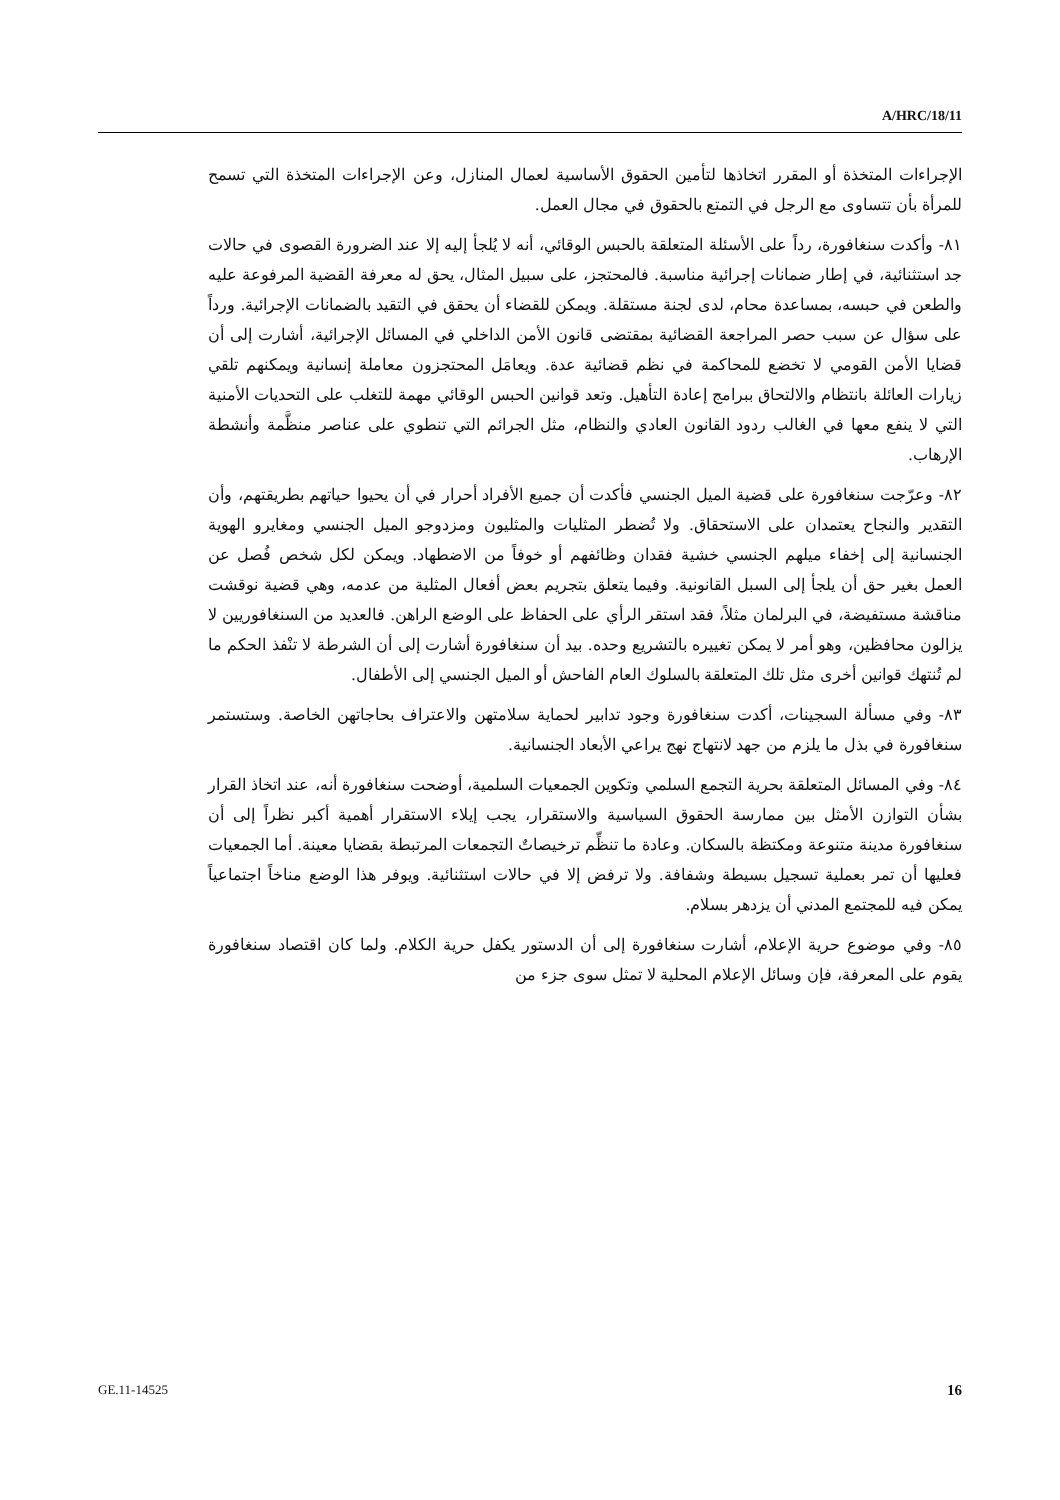A/HRC/18/11
الإجراءات المتخذة أو المقرر اتخاذها لتأمين الحقوق الأساسية لعمال المنازل، وعن الإجراءات المتخذة التي تسمح للمرأة بأن تتساوى مع الرجل في التمتع بالحقوق في مجال العمل.
٨١- وأكدت سنغافورة، رداً على الأسئلة المتعلقة بالحبس الوقائي، أنه لا يُلجأ إليه إلا عند الضرورة القصوى في حالات جد استثنائية، في إطار ضمانات إجرائية مناسبة. فالمحتجز، على سبيل المثال، يحق له معرفة القضية المرفوعة عليه والطعن في حبسه، بمساعدة محام، لدى لجنة مستقلة. ويمكن للقضاء أن يحقق في التقيد بالضمانات الإجرائية. ورداً على سؤال عن سبب حصر المراجعة القضائية بمقتضى قانون الأمن الداخلي في المسائل الإجرائية، أشارت إلى أن قضايا الأمن القومي لا تخضع للمحاكمة في نظم قضائية عدة. ويعامَل المحتجزون معاملة إنسانية ويمكنهم تلقي زيارات العائلة بانتظام والالتحاق ببرامج إعادة التأهيل. وتعد قوانين الحبس الوقائي مهمة للتغلب على التحديات الأمنية التي لا ينفع معها في الغالب ردود القانون العادي والنظام، مثل الجرائم التي تنطوي على عناصر منظَّمة وأنشطة الإرهاب.
٨٢- وعرّجت سنغافورة على قضية الميل الجنسي فأكدت أن جميع الأفراد أحرار في أن يحيوا حياتهم بطريقتهم، وأن التقدير والنجاح يعتمدان على الاستحقاق. ولا تُضطر المثليات والمثليون ومزدوجو الميل الجنسي ومغايرو الهوية الجنسانية إلى إخفاء ميلهم الجنسي خشية فقدان وظائفهم أو خوفاً من الاضطهاد. ويمكن لكل شخص فُصل عن العمل بغير حق أن يلجأ إلى السبل القانونية. وفيما يتعلق بتجريم بعض أفعال المثلية من عدمه، وهي قضية نوقشت مناقشة مستفيضة، في البرلمان مثلاً، فقد استقر الرأي على الحفاظ على الوضع الراهن. فالعديد من السنغافوريين لا يزالون محافظين، وهو أمر لا يمكن تغييره بالتشريع وحده. بيد أن سنغافورة أشارت إلى أن الشرطة لا تنْفذ الحكم ما لم تُنتهك قوانين أخرى مثل تلك المتعلقة بالسلوك العام الفاحش أو الميل الجنسي إلى الأطفال.
٨٣- وفي مسألة السجينات، أكدت سنغافورة وجود تدابير لحماية سلامتهن والاعتراف بحاجاتهن الخاصة. وستستمر سنغافورة في بذل ما يلزم من جهد لانتهاج نهج يراعي الأبعاد الجنسانية.
٨٤- وفي المسائل المتعلقة بحرية التجمع السلمي وتكوين الجمعيات السلمية، أوضحت سنغافورة أنه، عند اتخاذ القرار بشأن التوازن الأمثل بين ممارسة الحقوق السياسية والاستقرار، يجب إيلاء الاستقرار أهمية أكبر نظراً إلى أن سنغافورة مدينة متنوعة ومكتظة بالسكان. وعادة ما تنظِّم ترخيصاتٌ التجمعات المرتبطة بقضايا معينة. أما الجمعيات فعليها أن تمر بعملية تسجيل بسيطة وشفافة. ولا ترفض إلا في حالات استثنائية. ويوفر هذا الوضع مناخاً اجتماعياً يمكن فيه للمجتمع المدني أن يزدهر بسلام.
٨٥- وفي موضوع حرية الإعلام، أشارت سنغافورة إلى أن الدستور يكفل حرية الكلام. ولما كان اقتصاد سنغافورة يقوم على المعرفة، فإن وسائل الإعلام المحلية لا تمثل سوى جزء من
GE.11-14525 16